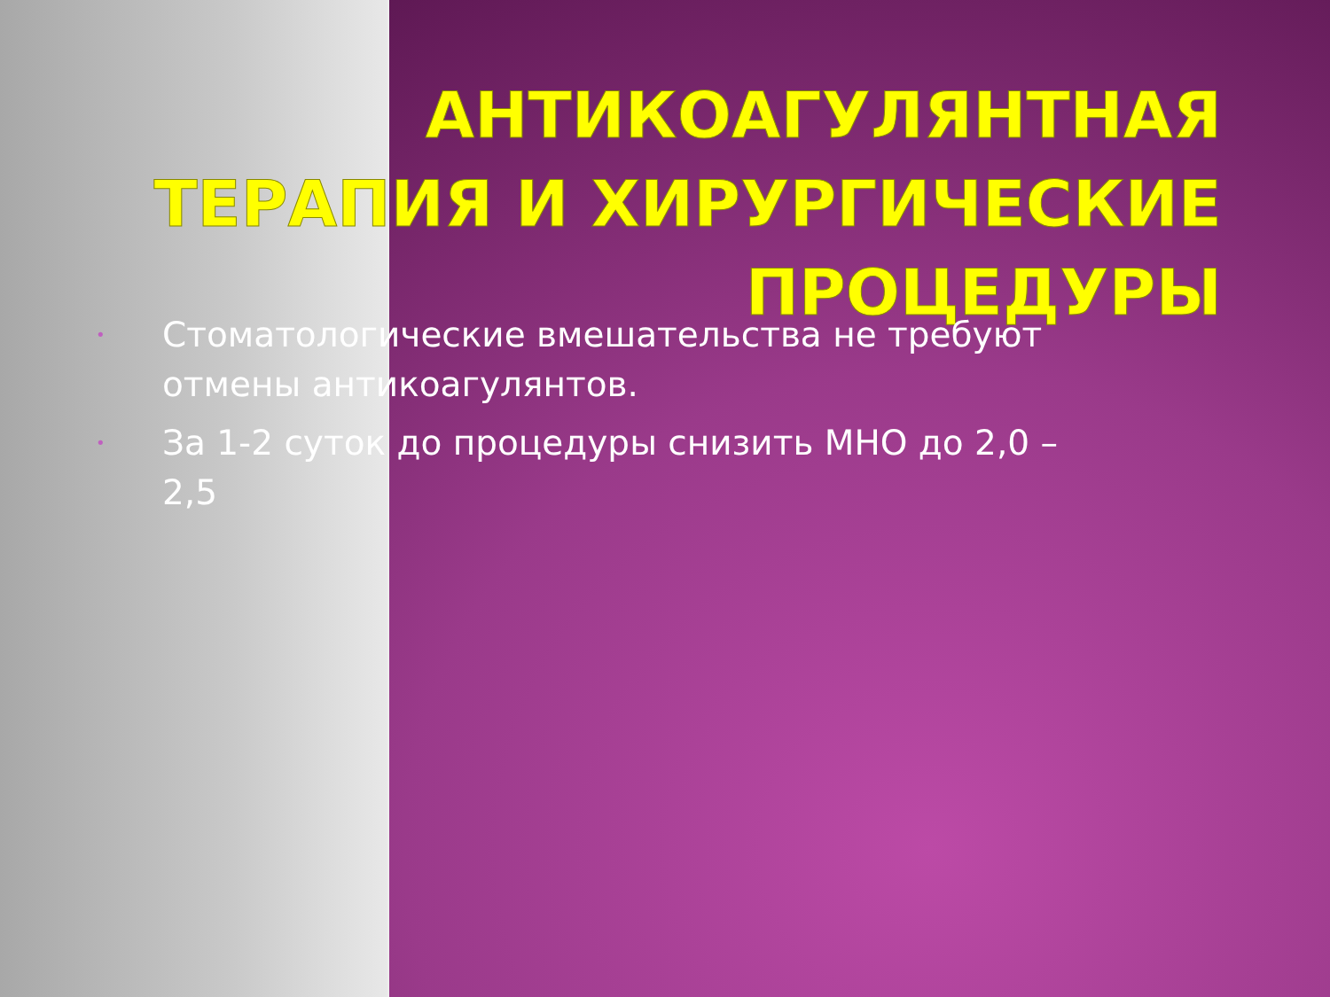АНТИКОАГУЛЯНТНАЯ ТЕРАПИЯ И ХИРУРГИЧЕСКИЕ ПРОЦЕДУРЫ
• Стоматологические вмешательства не требуют отмены антикоагулянтов.
• За 1-2 суток до процедуры снизить МНО до 2,0 – 2,5